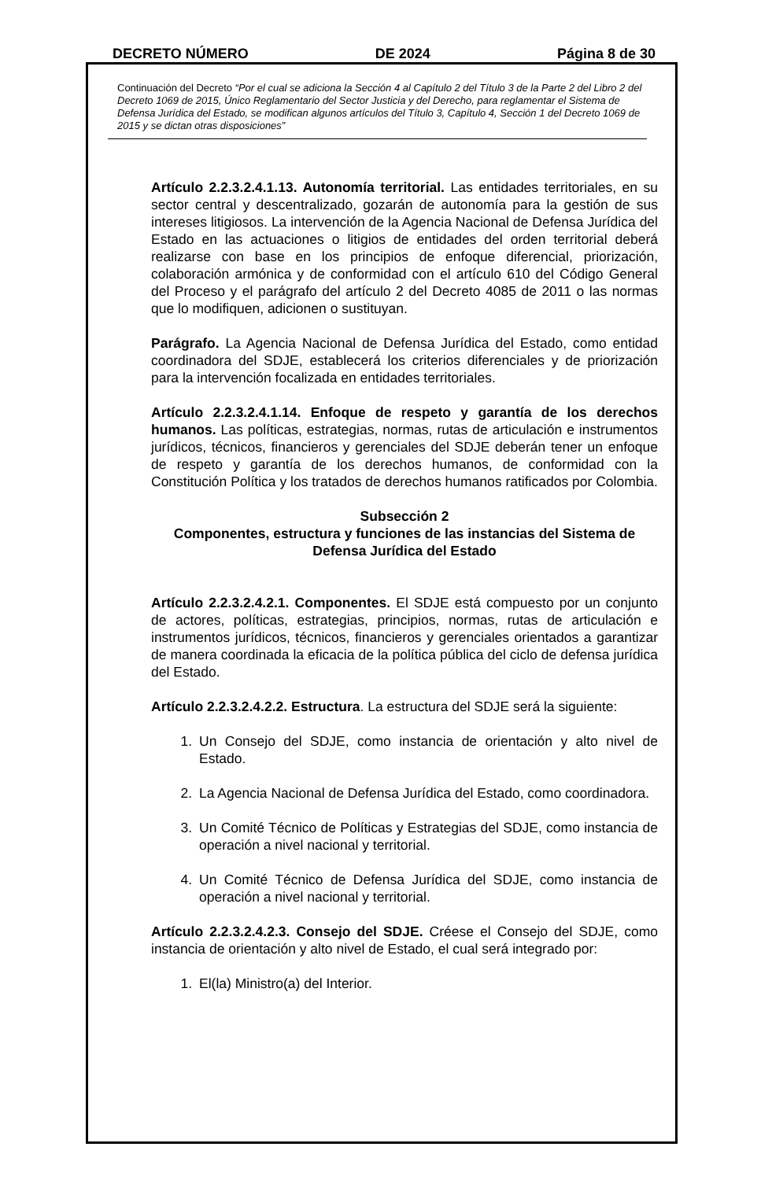DECRETO NÚMERO DE 2024 Página 8 de 30
Continuación del Decreto “Por el cual se adiciona la Sección 4 al Capítulo 2 del Título 3 de la Parte 2 del Libro 2 del Decreto 1069 de 2015, Único Reglamentario del Sector Justicia y del Derecho, para reglamentar el Sistema de Defensa Jurídica del Estado, se modifican algunos artículos del Título 3, Capítulo 4, Sección 1 del Decreto 1069 de 2015 y se dictan otras disposiciones”
Artículo 2.2.3.2.4.1.13. Autonomía territorial. Las entidades territoriales, en su sector central y descentralizado, gozarán de autonomía para la gestión de sus intereses litigiosos. La intervención de la Agencia Nacional de Defensa Jurídica del Estado en las actuaciones o litigios de entidades del orden territorial deberá realizarse con base en los principios de enfoque diferencial, priorización, colaboración armónica y de conformidad con el artículo 610 del Código General del Proceso y el parágrafo del artículo 2 del Decreto 4085 de 2011 o las normas que lo modifiquen, adicionen o sustituyan.
Parágrafo. La Agencia Nacional de Defensa Jurídica del Estado, como entidad coordinadora del SDJE, establecerá los criterios diferenciales y de priorización para la intervención focalizada en entidades territoriales.
Artículo 2.2.3.2.4.1.14. Enfoque de respeto y garantía de los derechos humanos. Las políticas, estrategias, normas, rutas de articulación e instrumentos jurídicos, técnicos, financieros y gerenciales del SDJE deberán tener un enfoque de respeto y garantía de los derechos humanos, de conformidad con la Constitución Política y los tratados de derechos humanos ratificados por Colombia.
Subsección 2
Componentes, estructura y funciones de las instancias del Sistema de Defensa Jurídica del Estado
Artículo 2.2.3.2.4.2.1. Componentes. El SDJE está compuesto por un conjunto de actores, políticas, estrategias, principios, normas, rutas de articulación e instrumentos jurídicos, técnicos, financieros y gerenciales orientados a garantizar de manera coordinada la eficacia de la política pública del ciclo de defensa jurídica del Estado.
Artículo 2.2.3.2.4.2.2. Estructura. La estructura del SDJE será la siguiente:
1. Un Consejo del SDJE, como instancia de orientación y alto nivel de Estado.
2. La Agencia Nacional de Defensa Jurídica del Estado, como coordinadora.
3. Un Comité Técnico de Políticas y Estrategias del SDJE, como instancia de operación a nivel nacional y territorial.
4. Un Comité Técnico de Defensa Jurídica del SDJE, como instancia de operación a nivel nacional y territorial.
Artículo 2.2.3.2.4.2.3. Consejo del SDJE. Créese el Consejo del SDJE, como instancia de orientación y alto nivel de Estado, el cual será integrado por:
1. El(la) Ministro(a) del Interior.